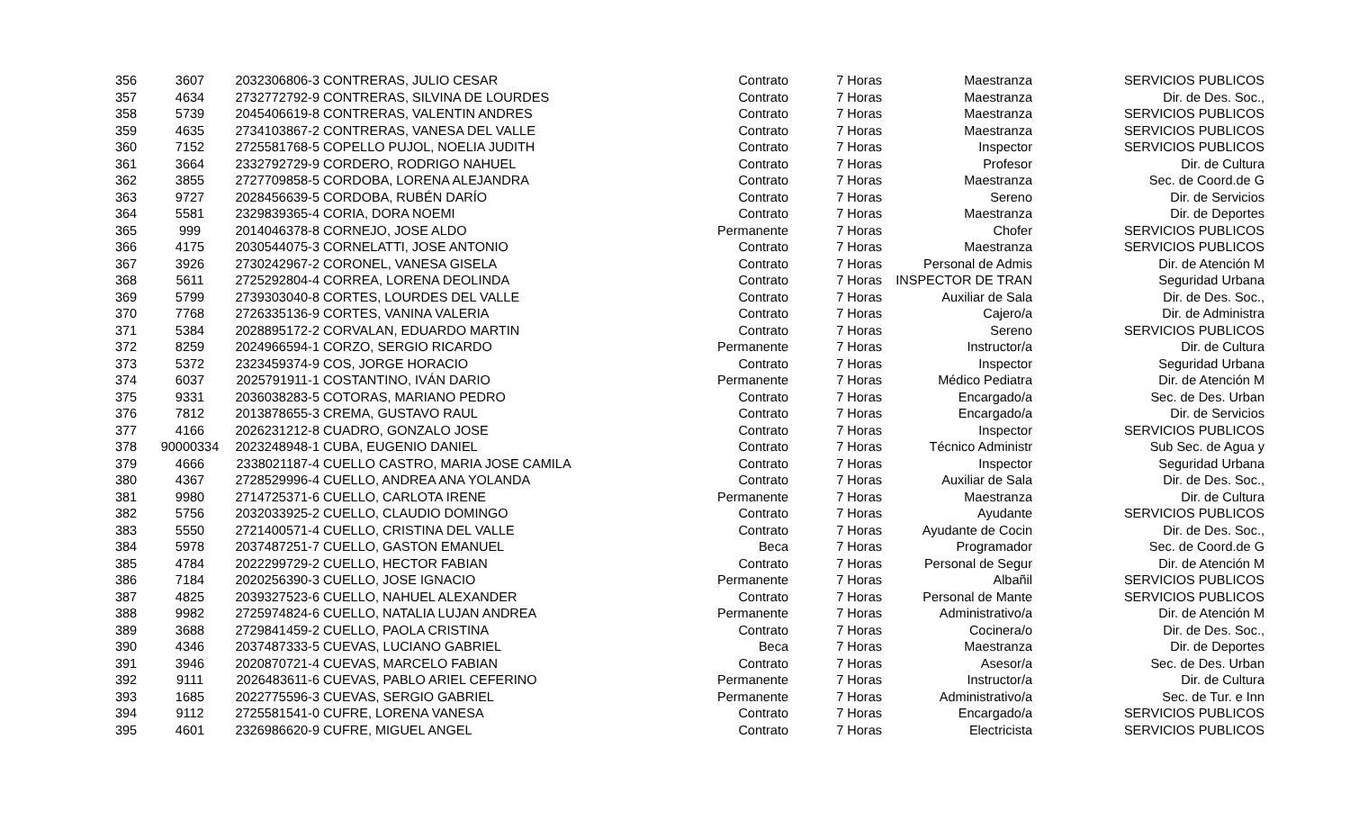| 356 | 3607 | 2032306806-3 | CONTRERAS, JULIO CESAR | Contrato | 7 Horas | Maestranza | SERVICIOS PUBLICOS |
| 357 | 4634 | 2732772792-9 | CONTRERAS, SILVINA DE LOURDES | Contrato | 7 Horas | Maestranza | Dir. de Des. Soc., |
| 358 | 5739 | 2045406619-8 | CONTRERAS, VALENTIN ANDRES | Contrato | 7 Horas | Maestranza | SERVICIOS PUBLICOS |
| 359 | 4635 | 2734103867-2 | CONTRERAS, VANESA DEL VALLE | Contrato | 7 Horas | Maestranza | SERVICIOS PUBLICOS |
| 360 | 7152 | 2725581768-5 | COPELLO PUJOL, NOELIA JUDITH | Contrato | 7 Horas | Inspector | SERVICIOS PUBLICOS |
| 361 | 3664 | 2332792729-9 | CORDERO, RODRIGO NAHUEL | Contrato | 7 Horas | Profesor | Dir. de Cultura |
| 362 | 3855 | 2727709858-5 | CORDOBA, LORENA ALEJANDRA | Contrato | 7 Horas | Maestranza | Sec. de Coord.de G |
| 363 | 9727 | 2028456639-5 | CORDOBA, RUBÉN DARÍO | Contrato | 7 Horas | Sereno | Dir. de Servicios |
| 364 | 5581 | 2329839365-4 | CORIA, DORA NOEMI | Contrato | 7 Horas | Maestranza | Dir. de Deportes |
| 365 | 999 | 2014046378-8 | CORNEJO, JOSE ALDO | Permanente | 7 Horas | Chofer | SERVICIOS PUBLICOS |
| 366 | 4175 | 2030544075-3 | CORNELATTI, JOSE ANTONIO | Contrato | 7 Horas | Maestranza | SERVICIOS PUBLICOS |
| 367 | 3926 | 2730242967-2 | CORONEL, VANESA GISELA | Contrato | 7 Horas | Personal de Admis | Dir. de Atención M |
| 368 | 5611 | 2725292804-4 | CORREA, LORENA DEOLINDA | Contrato | 7 Horas | INSPECTOR DE TRAN | Seguridad Urbana |
| 369 | 5799 | 2739303040-8 | CORTES, LOURDES DEL VALLE | Contrato | 7 Horas | Auxiliar de Sala | Dir. de Des. Soc., |
| 370 | 7768 | 2726335136-9 | CORTES, VANINA VALERIA | Contrato | 7 Horas | Cajero/a | Dir. de Administra |
| 371 | 5384 | 2028895172-2 | CORVALAN, EDUARDO MARTIN | Contrato | 7 Horas | Sereno | SERVICIOS PUBLICOS |
| 372 | 8259 | 2024966594-1 | CORZO, SERGIO RICARDO | Permanente | 7 Horas | Instructor/a | Dir. de Cultura |
| 373 | 5372 | 2323459374-9 | COS, JORGE HORACIO | Contrato | 7 Horas | Inspector | Seguridad Urbana |
| 374 | 6037 | 2025791911-1 | COSTANTINO, IVÁN DARIO | Permanente | 7 Horas | Médico Pediatra | Dir. de Atención M |
| 375 | 9331 | 2036038283-5 | COTORAS, MARIANO PEDRO | Contrato | 7 Horas | Encargado/a | Sec. de Des. Urban |
| 376 | 7812 | 2013878655-3 | CREMA, GUSTAVO RAUL | Contrato | 7 Horas | Encargado/a | Dir. de Servicios |
| 377 | 4166 | 2026231212-8 | CUADRO, GONZALO JOSE | Contrato | 7 Horas | Inspector | SERVICIOS PUBLICOS |
| 378 | 90000334 | 2023248948-1 | CUBA, EUGENIO DANIEL | Contrato | 7 Horas | Técnico Administr | Sub Sec. de Agua y |
| 379 | 4666 | 2338021187-4 | CUELLO CASTRO, MARIA JOSE CAMILA | Contrato | 7 Horas | Inspector | Seguridad Urbana |
| 380 | 4367 | 2728529996-4 | CUELLO, ANDREA ANA YOLANDA | Contrato | 7 Horas | Auxiliar de Sala | Dir. de Des. Soc., |
| 381 | 9980 | 2714725371-6 | CUELLO, CARLOTA IRENE | Permanente | 7 Horas | Maestranza | Dir. de Cultura |
| 382 | 5756 | 2032033925-2 | CUELLO, CLAUDIO DOMINGO | Contrato | 7 Horas | Ayudante | SERVICIOS PUBLICOS |
| 383 | 5550 | 2721400571-4 | CUELLO, CRISTINA DEL VALLE | Contrato | 7 Horas | Ayudante de Cocin | Dir. de Des. Soc., |
| 384 | 5978 | 2037487251-7 | CUELLO, GASTON EMANUEL | Beca | 7 Horas | Programador | Sec. de Coord.de G |
| 385 | 4784 | 2022299729-2 | CUELLO, HECTOR FABIAN | Contrato | 7 Horas | Personal de Segur | Dir. de Atención M |
| 386 | 7184 | 2020256390-3 | CUELLO, JOSE IGNACIO | Permanente | 7 Horas | Albañil | SERVICIOS PUBLICOS |
| 387 | 4825 | 2039327523-6 | CUELLO, NAHUEL ALEXANDER | Contrato | 7 Horas | Personal de Mante | SERVICIOS PUBLICOS |
| 388 | 9982 | 2725974824-6 | CUELLO, NATALIA LUJAN ANDREA | Permanente | 7 Horas | Administrativo/a | Dir. de Atención M |
| 389 | 3688 | 2729841459-2 | CUELLO, PAOLA CRISTINA | Contrato | 7 Horas | Cocinera/o | Dir. de Des. Soc., |
| 390 | 4346 | 2037487333-5 | CUEVAS, LUCIANO GABRIEL | Beca | 7 Horas | Maestranza | Dir. de Deportes |
| 391 | 3946 | 2020870721-4 | CUEVAS, MARCELO FABIAN | Contrato | 7 Horas | Asesor/a | Sec. de Des. Urban |
| 392 | 9111 | 2026483611-6 | CUEVAS, PABLO ARIEL CEFERINO | Permanente | 7 Horas | Instructor/a | Dir. de Cultura |
| 393 | 1685 | 2022775596-3 | CUEVAS, SERGIO GABRIEL | Permanente | 7 Horas | Administrativo/a | Sec. de Tur. e Inn |
| 394 | 9112 | 2725581541-0 | CUFRE, LORENA VANESA | Contrato | 7 Horas | Encargado/a | SERVICIOS PUBLICOS |
| 395 | 4601 | 2326986620-9 | CUFRE, MIGUEL ANGEL | Contrato | 7 Horas | Electricista | SERVICIOS PUBLICOS |